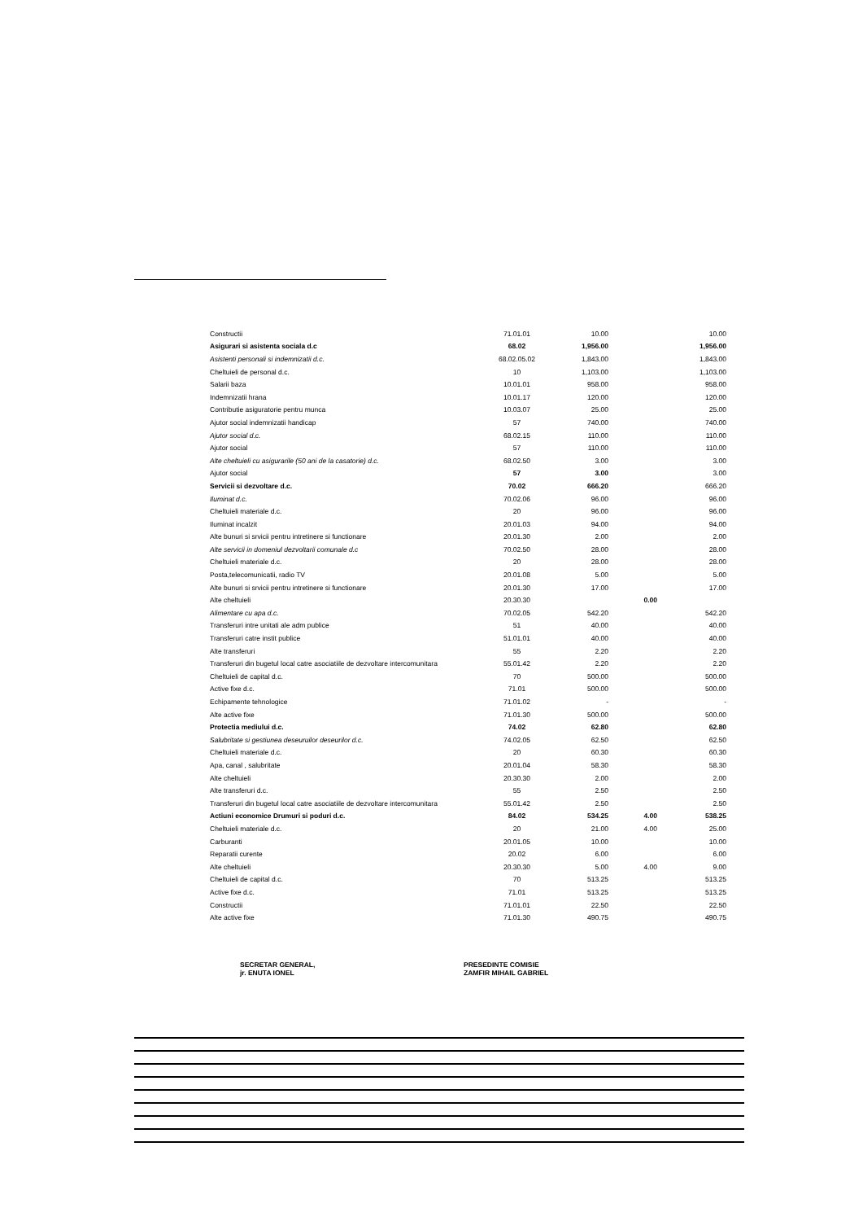| Constructii | 71.01.01 | 10.00 | | 10.00 |
| Asigurari si asistenta sociala d.c | 68.02 | 1,956.00 | | 1,956.00 |
| Asistenti personali si indemnizatii d.c. | 68.02.05.02 | 1,843.00 | | 1,843.00 |
| Cheltuieli de personal d.c. | 10 | 1,103.00 | | 1,103.00 |
| Salarii baza | 10.01.01 | 958.00 | | 958.00 |
| Indemnizatii hrana | 10.01.17 | 120.00 | | 120.00 |
| Contributie asiguratorie pentru munca | 10.03.07 | 25.00 | | 25.00 |
| Ajutor social indemnizatii handicap | 57 | 740.00 | | 740.00 |
| Ajutor social d.c. | 68.02.15 | 110.00 | | 110.00 |
| Ajutor social | 57 | 110.00 | | 110.00 |
| Alte cheltuieli cu asigurarile (50 ani de la casatorie) d.c. | 68.02.50 | 3.00 | | 3.00 |
| Ajutor social | 57 | 3.00 | | 3.00 |
| Servicii si dezvoltare d.c. | 70.02 | 666.20 | | 666.20 |
| Iluminat d.c. | 70.02.06 | 96.00 | | 96.00 |
| Cheltuieli materiale d.c. | 20 | 96.00 | | 96.00 |
| Iluminat incalzit | 20.01.03 | 94.00 | | 94.00 |
| Alte bunuri si srvicii pentru intretinere si functionare | 20.01.30 | 2.00 | | 2.00 |
| Alte servicii in domeniul dezvoltarii comunale d.c | 70.02.50 | 28.00 | | 28.00 |
| Cheltuieli materiale d.c. | 20 | 28.00 | | 28.00 |
| Posta,telecomunicatii, radio TV | 20.01.08 | 5.00 | | 5.00 |
| Alte bunuri si srvicii pentru intretinere si functionare | 20.01.30 | 17.00 | | 17.00 |
| Alte cheltuieli | 20.30.30 | | 0.00 | |
| Alimentare cu apa d.c. | 70.02.05 | 542.20 | | 542.20 |
| Transferuri intre unitati ale adm publice | 51 | 40.00 | | 40.00 |
| Transferuri catre instit publice | 51.01.01 | 40.00 | | 40.00 |
| Alte transferuri | 55 | 2.20 | | 2.20 |
| Transferuri din bugetul local catre asociatiile de dezvoltare intercomunitara | 55.01.42 | 2.20 | | 2.20 |
| Cheltuieli de capital d.c. | 70 | 500.00 | | 500.00 |
| Active fixe d.c. | 71.01 | 500.00 | | 500.00 |
| Echipamente tehnologice | 71.01.02 | - | | - |
| Alte active fixe | 71.01.30 | 500.00 | | 500.00 |
| Protectia mediului d.c. | 74.02 | 62.80 | | 62.80 |
| Salubritate si gestiunea deseuruilor deseurilor d.c. | 74.02.05 | 62.50 | | 62.50 |
| Cheltuieli materiale d.c. | 20 | 60.30 | | 60.30 |
| Apa, canal , salubritate | 20.01.04 | 58.30 | | 58.30 |
| Alte cheltuieli | 20.30.30 | 2.00 | | 2.00 |
| Alte transferuri d.c. | 55 | 2.50 | | 2.50 |
| Transferuri din bugetul local catre asociatiile de dezvoltare intercomunitara | 55.01.42 | 2.50 | | 2.50 |
| Actiuni economice Drumuri si poduri d.c. | 84.02 | 534.25 | 4.00 | 538.25 |
| Cheltuieli materiale d.c. | 20 | 21.00 | 4.00 | 25.00 |
| Carburanti | 20.01.05 | 10.00 | | 10.00 |
| Reparatii curente | 20.02 | 6.00 | | 6.00 |
| Alte cheltuieli | 20.30.30 | 5.00 | 4.00 | 9.00 |
| Cheltuieli de capital d.c. | 70 | 513.25 | | 513.25 |
| Active fixe d.c. | 71.01 | 513.25 | | 513.25 |
| Constructii | 71.01.01 | 22.50 | | 22.50 |
| Alte active fixe | 71.01.30 | 490.75 | | 490.75 |
SECRETAR GENERAL,
jr. ENUTA IONEL
PRESEDINTE COMISIE
ZAMFIR MIHAIL GABRIEL